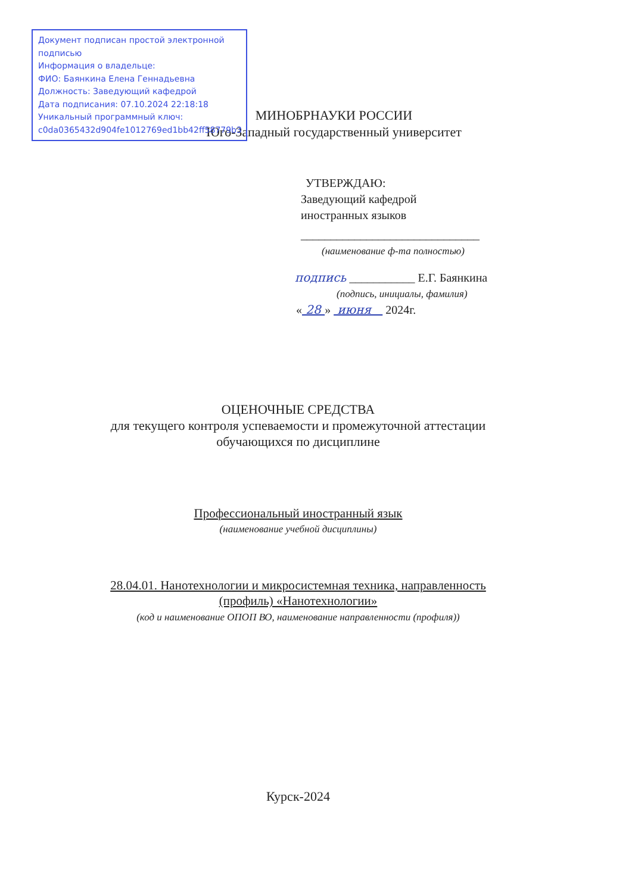Документ подписан простой электронной подписью
Информация о владельце:
ФИО: Баянкина Елена Геннадьевна
Должность: Заведующий кафедрой
Дата подписания: 07.10.2024 22:18:18
Уникальный программный ключ:
c0da0365432d904fe1012769ed1bb42ff58779b3
МИНОБРНАУКИ РОССИИ
Юго-Западный государственный университет
УТВЕРЖДАЮ:
Заведующий кафедрой
иностранных языков
______________________________
(наименование ф-та полностью)
подпись ___________ Е.Г. Баянкина
(подпись, инициалы, фамилия)
« 28 » июня 2024г.
ОЦЕНОЧНЫЕ СРЕДСТВА
для текущего контроля успеваемости и промежуточной аттестации
обучающихся по дисциплине
Профессиональный иностранный язык
(наименование учебной дисциплины)
28.04.01. Нанотехнологии и микросистемная техника, направленность
(профиль) «Нанотехнологии»
(код и наименование ОПОП ВО, наименование направленности (профиля))
Курск-2024